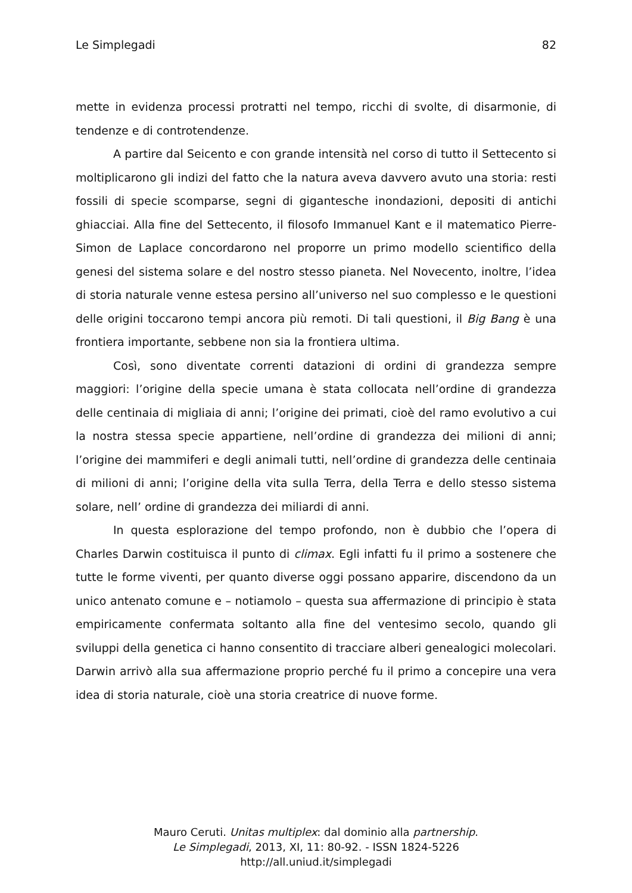Le Simplegadi 82
mette in evidenza processi protratti nel tempo, ricchi di svolte, di disarmonie, di tendenze e di controtendenze.
A partire dal Seicento e con grande intensità nel corso di tutto il Settecento si moltiplicarono gli indizi del fatto che la natura aveva davvero avuto una storia: resti fossili di specie scomparse, segni di gigantesche inondazioni, depositi di antichi ghiacciai. Alla fine del Settecento, il filosofo Immanuel Kant e il matematico Pierre-Simon de Laplace concordarono nel proporre un primo modello scientifico della genesi del sistema solare e del nostro stesso pianeta. Nel Novecento, inoltre, l’idea di storia naturale venne estesa persino all’universo nel suo complesso e le questioni delle origini toccarono tempi ancora più remoti. Di tali questioni, il Big Bang è una frontiera importante, sebbene non sia la frontiera ultima.
Così, sono diventate correnti datazioni di ordini di grandezza sempre maggiori: l’origine della specie umana è stata collocata nell’ordine di grandezza delle centinaia di migliaia di anni; l’origine dei primati, cioè del ramo evolutivo a cui la nostra stessa specie appartiene, nell’ordine di grandezza dei milioni di anni; l’origine dei mammiferi e degli animali tutti, nell’ordine di grandezza delle centinaia di milioni di anni; l’origine della vita sulla Terra, della Terra e dello stesso sistema solare, nell’ ordine di grandezza dei miliardi di anni.
In questa esplorazione del tempo profondo, non è dubbio che l’opera di Charles Darwin costituisca il punto di climax. Egli infatti fu il primo a sostenere che tutte le forme viventi, per quanto diverse oggi possano apparire, discendono da un unico antenato comune e – notiamolo – questa sua affermazione di principio è stata empiricamente confermata soltanto alla fine del ventesimo secolo, quando gli sviluppi della genetica ci hanno consentito di tracciare alberi genealogici molecolari. Darwin arrivò alla sua affermazione proprio perché fu il primo a concepire una vera idea di storia naturale, cioè una storia creatrice di nuove forme.
Mauro Ceruti. Unitas multiplex: dal dominio alla partnership.
Le Simplegadi, 2013, XI, 11: 80-92. - ISSN 1824-5226
http://all.uniud.it/simplegadi